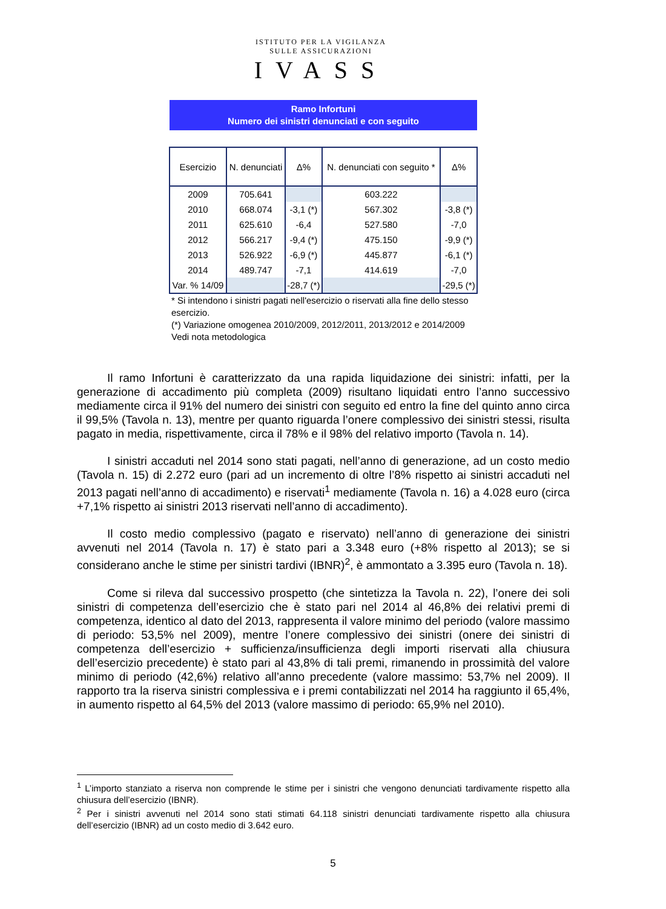ISTITUTO PER LA VIGILANZA
SULLE ASSICURAZIONI
IVASS
Ramo Infortuni
Numero dei sinistri denunciati e con seguito
| Esercizio | N. denunciati | Δ% | N. denunciati con seguito * | Δ% |
| --- | --- | --- | --- | --- |
| 2009 | 705.641 | | 603.222 | |
| 2010 | 668.074 | -3,1 (*) | 567.302 | -3,8 (*) |
| 2011 | 625.610 | -6,4 | 527.580 | -7,0 |
| 2012 | 566.217 | -9,4 (*) | 475.150 | -9,9 (*) |
| 2013 | 526.922 | -6,9 (*) | 445.877 | -6,1 (*) |
| 2014 | 489.747 | -7,1 | 414.619 | -7,0 |
| Var. % 14/09 | | -28,7 (*) | | -29,5 (*) |
* Si intendono i sinistri pagati nell'esercizio o riservati alla fine dello stesso esercizio.
(*) Variazione omogenea 2010/2009, 2012/2011, 2013/2012 e 2014/2009
Vedi nota metodologica
Il ramo Infortuni è caratterizzato da una rapida liquidazione dei sinistri: infatti, per la generazione di accadimento più completa (2009) risultano liquidati entro l’anno successivo mediamente circa il 91% del numero dei sinistri con seguito ed entro la fine del quinto anno circa il 99,5% (Tavola n. 13), mentre per quanto riguarda l’onere complessivo dei sinistri stessi, risulta pagato in media, rispettivamente, circa il 78% e il 98% del relativo importo (Tavola n. 14).
I sinistri accaduti nel 2014 sono stati pagati, nell’anno di generazione, ad un costo medio (Tavola n. 15) di 2.272 euro (pari ad un incremento di oltre l’8% rispetto ai sinistri accaduti nel 2013 pagati nell’anno di accadimento) e riservati<sup>1</sup> mediamente (Tavola n. 16) a 4.028 euro (circa +7,1% rispetto ai sinistri 2013 riservati nell’anno di accadimento).
Il costo medio complessivo (pagato e riservato) nell’anno di generazione dei sinistri avvenuti nel 2014 (Tavola n. 17) è stato pari a 3.348 euro (+8% rispetto al 2013); se si considerano anche le stime per sinistri tardivi (IBNR)<sup>2</sup>, è ammontato a 3.395 euro (Tavola n. 18).
Come si rileva dal successivo prospetto (che sintetizza la Tavola n. 22), l’onere dei soli sinistri di competenza dell’esercizio che è stato pari nel 2014 al 46,8% dei relativi premi di competenza, identico al dato del 2013, rappresenta il valore minimo del periodo (valore massimo di periodo: 53,5% nel 2009), mentre l’onere complessivo dei sinistri (onere dei sinistri di competenza dell’esercizio + sufficienza/insufficienza degli importi riservati alla chiusura dell’esercizio precedente) è stato pari al 43,8% di tali premi, rimanendo in prossimità del valore minimo di periodo (42,6%) relativo all’anno precedente (valore massimo: 53,7% nel 2009). Il rapporto tra la riserva sinistri complessiva e i premi contabilizzati nel 2014 ha raggiunto il 65,4%, in aumento rispetto al 64,5% del 2013 (valore massimo di periodo: 65,9% nel 2010).
<sup>1</sup> L’importo stanziato a riserva non comprende le stime per i sinistri che vengono denunciati tardivamente rispetto alla chiusura dell’esercizio (IBNR).
<sup>2</sup> Per i sinistri avvenuti nel 2014 sono stati stimati 64.118 sinistri denunciati tardivamente rispetto alla chiusura dell’esercizio (IBNR) ad un costo medio di 3.642 euro.
5